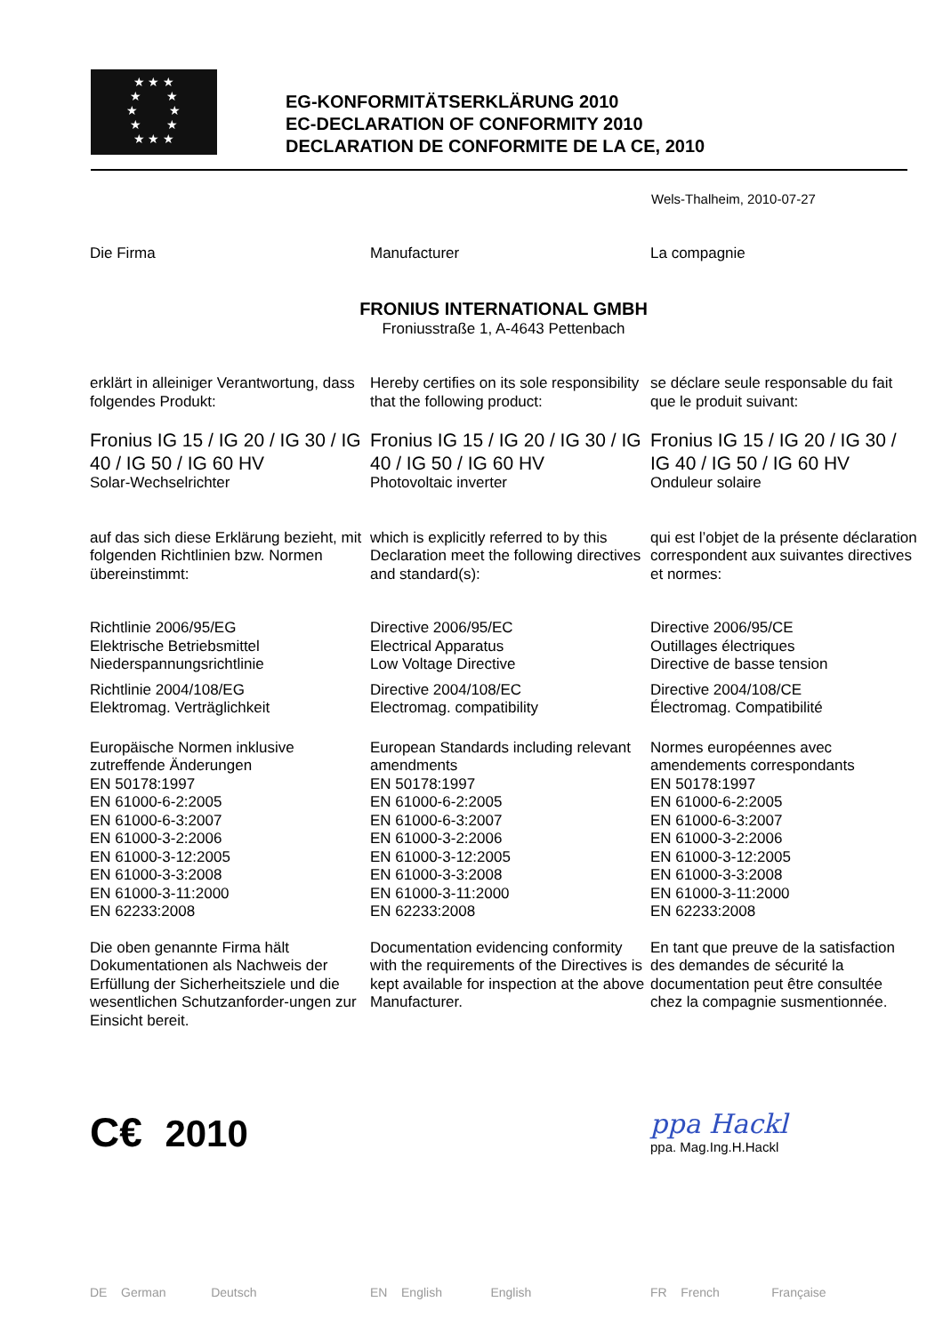★ ★ ★
★ ★
★ ★
★ ★
★ ★ ★
EG-KONFORMITÄTSERKLÄRUNG 2010
EC-DECLARATION OF CONFORMITY 2010
DECLARATION DE CONFORMITE DE LA CE, 2010
Wels-Thalheim, 2010-07-27
Die Firma
Manufacturer
La compagnie
FRONIUS INTERNATIONAL GMBH
Froniusstraße 1, A-4643 Pettenbach
erklärt in alleiniger Verantwortung, dass folgendes Produkt:
Hereby certifies on its sole responsibility that the following product:
se déclare seule responsable du fait que le produit suivant:
Fronius IG 15 / IG 20 / IG 30 / IG 40 / IG 50 / IG 60 HV
Solar-Wechselrichter
Fronius IG 15 / IG 20 / IG 30 / IG 40 / IG 50 / IG 60 HV
Photovoltaic inverter
Fronius IG 15 / IG 20 / IG 30 / IG 40 / IG 50 / IG 60 HV
Onduleur solaire
auf das sich diese Erklärung bezieht, mit folgenden Richtlinien bzw. Normen übereinstimmt:
which is explicitly referred to by this Declaration meet the following directives and standard(s):
qui est l’objet de la présente déclaration correspondent aux suivantes directives et normes:
Richtlinie 2006/95/EG
Elektrische Betriebsmittel
Niederspannungsrichtlinie
Richtlinie 2004/108/EG
Elektromag. Verträglichkeit
Directive 2006/95/EC
Electrical Apparatus
Low Voltage Directive
Directive 2004/108/EC
Electromag. compatibility
Directive 2006/95/CE
Outillages électriques
Directive de basse tension
Directive 2004/108/CE
Électromag. Compatibilité
Europäische Normen inklusive zutreffende Änderungen
EN 50178:1997
EN 61000-6-2:2005
EN 61000-6-3:2007
EN 61000-3-2:2006
EN 61000-3-12:2005
EN 61000-3-3:2008
EN 61000-3-11:2000
EN 62233:2008
European Standards including relevant amendments
EN 50178:1997
EN 61000-6-2:2005
EN 61000-6-3:2007
EN 61000-3-2:2006
EN 61000-3-12:2005
EN 61000-3-3:2008
EN 61000-3-11:2000
EN 62233:2008
Normes européennes avec amendements correspondants
EN 50178:1997
EN 61000-6-2:2005
EN 61000-6-3:2007
EN 61000-3-2:2006
EN 61000-3-12:2005
EN 61000-3-3:2008
EN 61000-3-11:2000
EN 62233:2008
Die oben genannte Firma hält Dokumentationen als Nachweis der Erfüllung der Sicherheitsziele und die wesentlichen Schutzanforder-ungen zur Einsicht bereit.
Documentation evidencing conformity with the requirements of the Directives is kept available for inspection at the above Manufacturer.
En tant que preuve de la satisfaction des demandes de sécurité la documentation peut être consultée chez la compagnie susmentionnée.
C€ 2010
ppa Hackl
ppa. Mag.Ing.H.Hackl
DE German Deutsch
EN English English
FR French Française